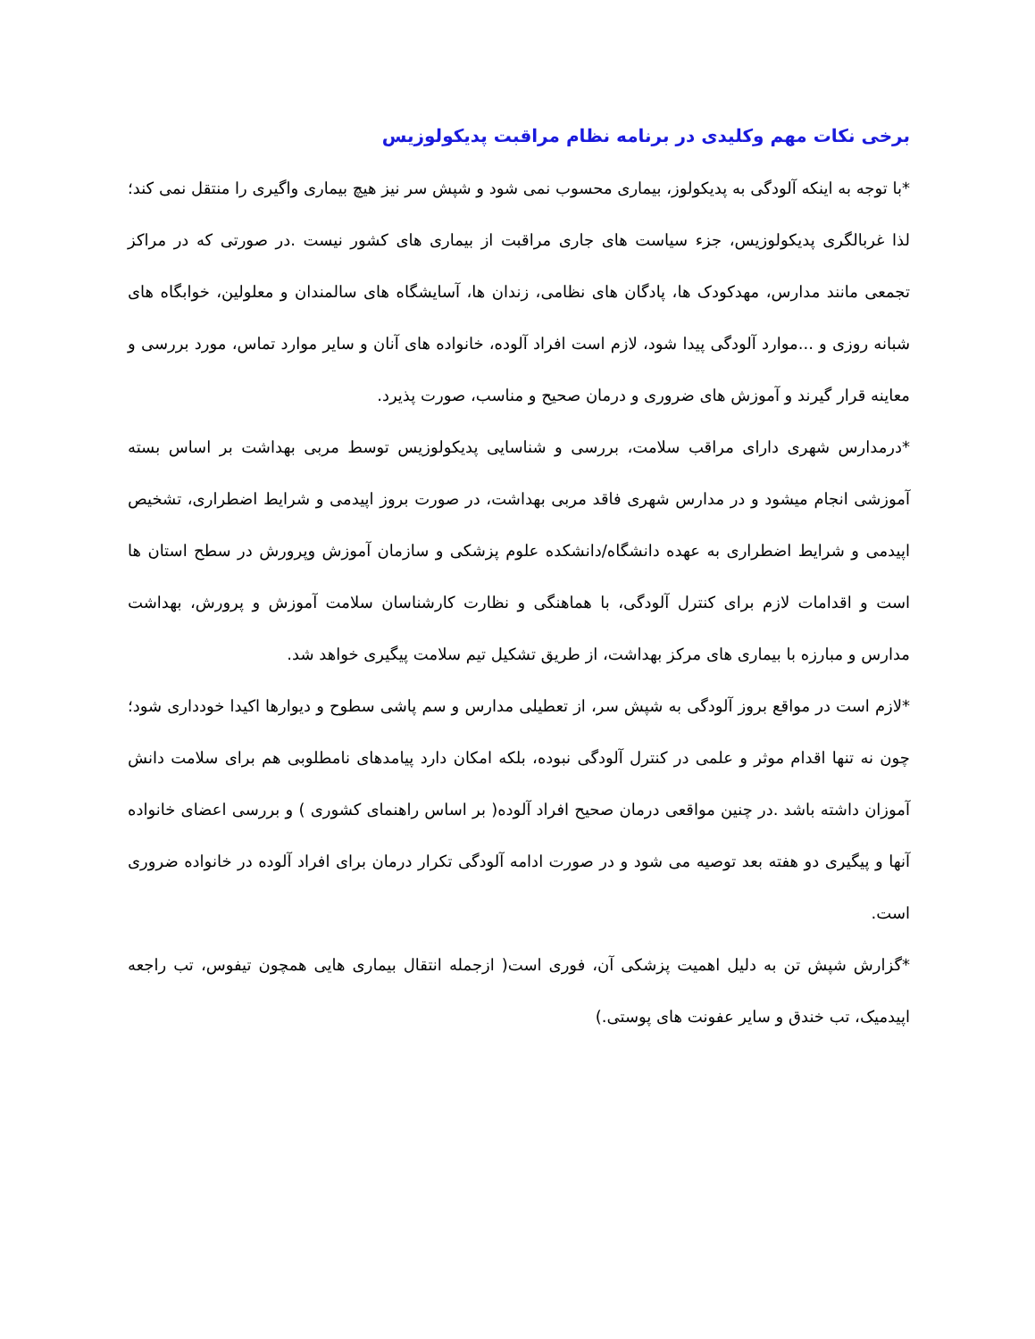برخی نکات مهم وکلیدی در برنامه نظام مراقبت پدیکولوزیس
*با توجه به اینکه آلودگی به پدیکولوز، بیماری محسوب نمی شود و شپش سر نیز هیچ بیماری واگیری را منتقل نمی کند؛ لذا غربالگری پدیکولوزیس، جزء سیاست های جاری مراقبت از بیماری های کشور نیست .در صورتی که در مراکز تجمعی مانند مدارس، مهدکودک ها، پادگان های نظامی، زندان ها، آسایشگاه های سالمندان و معلولین، خوابگاه های شبانه روزی و ...موارد آلودگی پیدا شود، لازم است افراد آلوده، خانواده های آنان و سایر موارد تماس، مورد بررسی و معاینه قرار گیرند و آموزش های ضروری و درمان صحیح و مناسب، صورت پذیرد.
*درمدارس شهری دارای مراقب سلامت، بررسی و شناسایی پدیکولوزیس توسط مربی بهداشت بر اساس بسته آموزشی انجام میشود و در مدارس شهری فاقد مربی بهداشت، در صورت بروز اپیدمی و شرایط اضطراری، تشخیص اپیدمی و شرایط اضطراری به عهده دانشگاه/دانشکده علوم پزشکی و سازمان آموزش وپرورش در سطح استان ها است و اقدامات لازم برای کنترل آلودگی، با هماهنگی و نظارت کارشناسان سلامت آموزش و پرورش، بهداشت مدارس و مبارزه با بیماری های مرکز بهداشت، از طریق تشکیل تیم سلامت پیگیری خواهد شد.
*لازم است در مواقع بروز آلودگی به شپش سر، از تعطیلی مدارس و سم پاشی سطوح و دیوارها اکیدا خودداری شود؛ چون نه تنها اقدام موثر و علمی در کنترل آلودگی نبوده، بلکه امکان دارد پیامدهای نامطلوبی هم برای سلامت دانش آموزان داشته باشد .در چنین مواقعی درمان صحیح افراد آلوده( بر اساس راهنمای کشوری ) و بررسی اعضای خانواده آنها و پیگیری دو هفته بعد توصیه می شود و در صورت ادامه آلودگی تکرار درمان برای افراد آلوده در خانواده ضروری است.
*گزارش شپش تن به دلیل اهمیت پزشکی آن، فوری است( ازجمله انتقال بیماری هایی همچون تیفوس، تب راجعه اپیدمیک، تب خندق و سایر عفونت های پوستی.)